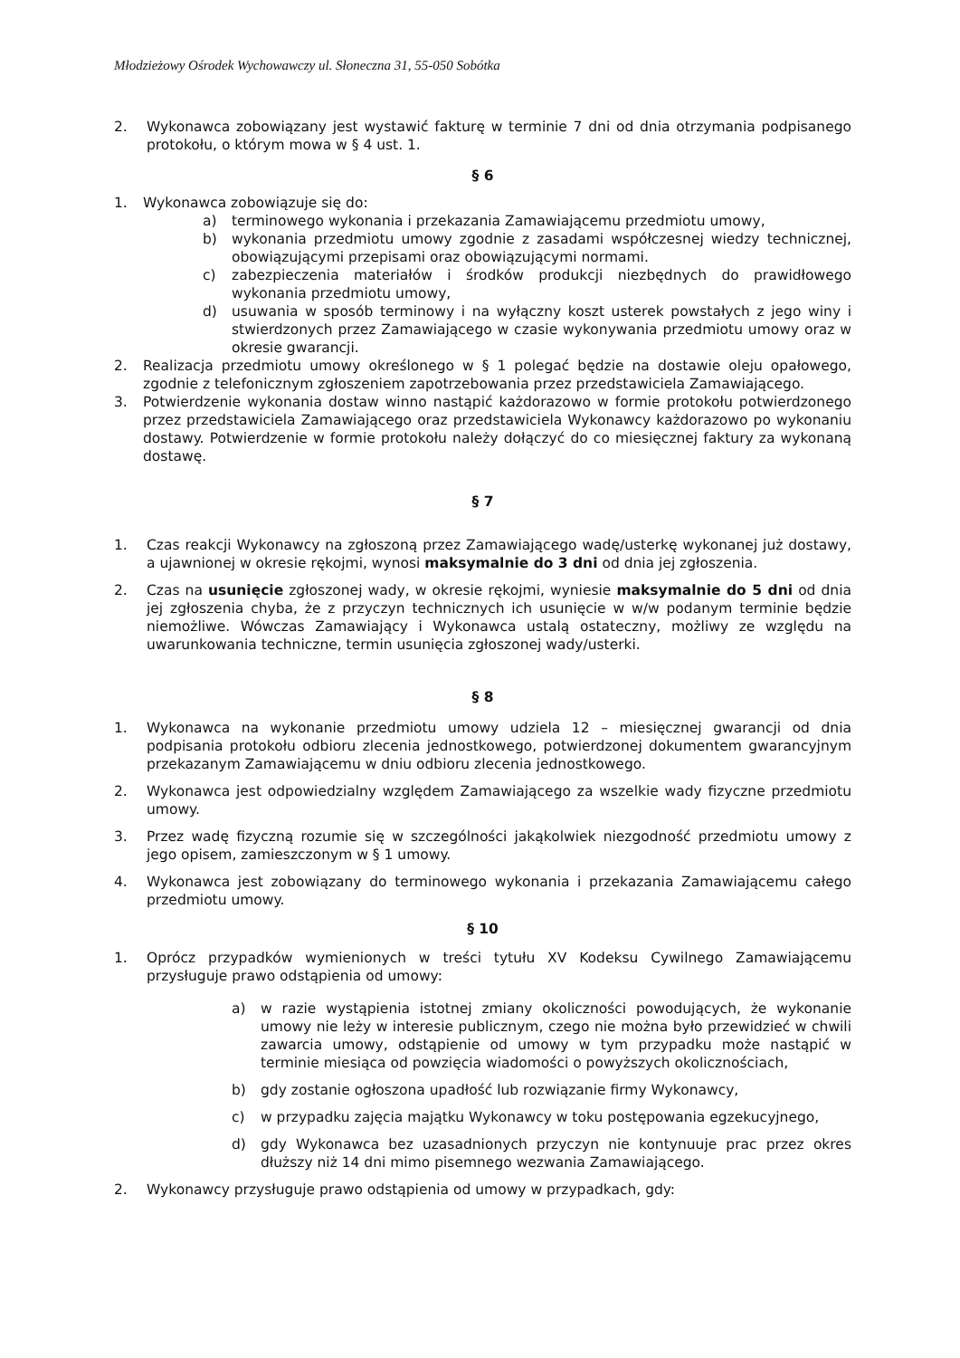Młodzieżowy Ośrodek Wychowawczy ul. Słoneczna 31, 55-050 Sobótka
2. Wykonawca zobowiązany jest wystawić fakturę w terminie 7 dni od dnia otrzymania podpisanego protokołu, o którym mowa w § 4 ust. 1.
§ 6
1. Wykonawca zobowiązuje się do:
a) terminowego wykonania i przekazania Zamawiającemu przedmiotu umowy,
b) wykonania przedmiotu umowy zgodnie z zasadami współczesnej wiedzy technicznej, obowiązującymi przepisami oraz obowiązującymi normami.
c) zabezpieczenia materiałów i środków produkcji niezbędnych do prawidłowego wykonania przedmiotu umowy,
d) usuwania w sposób terminowy i na wyłączny koszt usterek powstałych z jego winy i stwierdzonych przez Zamawiającego w czasie wykonywania przedmiotu umowy oraz w okresie gwarancji.
2. Realizacja przedmiotu umowy określonego w § 1 polegać będzie na dostawie oleju opałowego, zgodnie z telefonicznym zgłoszeniem zapotrzebowania przez przedstawiciela Zamawiającego.
3. Potwierdzenie wykonania dostaw winno nastąpić każdorazowo w formie protokołu potwierdzonego przez przedstawiciela Zamawiającego oraz przedstawiciela Wykonawcy każdorazowo po wykonaniu dostawy. Potwierdzenie w formie protokołu należy dołączyć do co miesięcznej faktury za wykonaną dostawę.
§ 7
1. Czas reakcji Wykonawcy na zgłoszoną przez Zamawiającego wadę/usterkę wykonanej już dostawy, a ujawnionej w okresie rękojmi, wynosi maksymalnie do 3 dni od dnia jej zgłoszenia.
2. Czas na usunięcie zgłoszonej wady, w okresie rękojmi, wyniesie maksymalnie do 5 dni od dnia jej zgłoszenia chyba, że z przyczyn technicznych ich usunięcie w w/w podanym terminie będzie niemożliwe. Wówczas Zamawiający i Wykonawca ustalą ostateczny, możliwy ze względu na uwarunkowania techniczne, termin usunięcia zgłoszonej wady/usterki.
§ 8
1. Wykonawca na wykonanie przedmiotu umowy udziela 12 – miesięcznej gwarancji od dnia podpisania protokołu odbioru zlecenia jednostkowego, potwierdzonej dokumentem gwarancyjnym przekazanym Zamawiającemu w dniu odbioru zlecenia jednostkowego.
2. Wykonawca jest odpowiedzialny względem Zamawiającego za wszelkie wady fizyczne przedmiotu umowy.
3. Przez wadę fizyczną rozumie się w szczególności jakąkolwiek niezgodność przedmiotu umowy z jego opisem, zamieszczonym w § 1 umowy.
4. Wykonawca jest zobowiązany do terminowego wykonania i przekazania Zamawiającemu całego przedmiotu umowy.
§ 10
1. Oprócz przypadków wymienionych w treści tytułu XV Kodeksu Cywilnego Zamawiającemu przysługuje prawo odstąpienia od umowy:
a) w razie wystąpienia istotnej zmiany okoliczności powodujących, że wykonanie umowy nie leży w interesie publicznym, czego nie można było przewidzieć w chwili zawarcia umowy, odstąpienie od umowy w tym przypadku może nastąpić w terminie miesiąca od powzięcia wiadomości o powyższych okolicznościach,
b) gdy zostanie ogłoszona upadłość lub rozwiązanie firmy Wykonawcy,
c) w przypadku zajęcia majątku Wykonawcy w toku postępowania egzekucyjnego,
d) gdy Wykonawca bez uzasadnionych przyczyn nie kontynuuje prac przez okres dłuższy niż 14 dni mimo pisemnego wezwania Zamawiającego.
2. Wykonawcy przysługuje prawo odstąpienia od umowy w przypadkach, gdy: